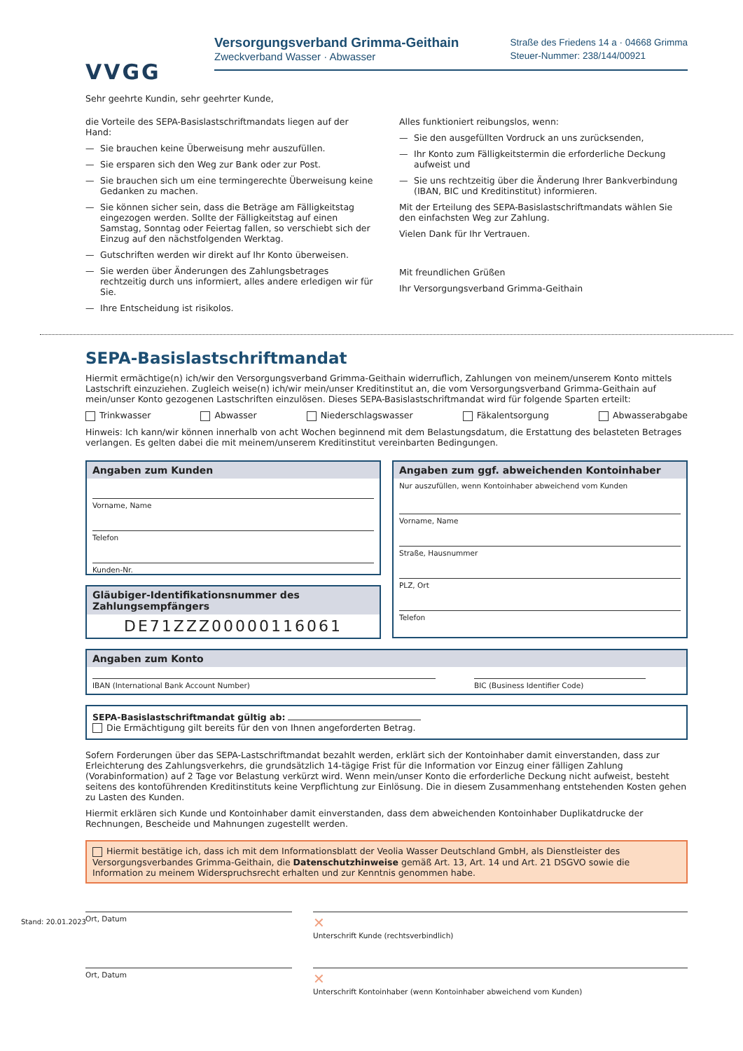VVGG
Versorgungsverband Grimma-Geithain
Zweckverband Wasser · Abwasser
Straße des Friedens 14 a · 04668 Grimma
Steuer-Nummer: 238/144/00921
Sehr geehrte Kundin, sehr geehrter Kunde,
die Vorteile des SEPA-Basislastschriftmandats liegen auf der Hand:
— Sie brauchen keine Überweisung mehr auszufüllen.
— Sie ersparen sich den Weg zur Bank oder zur Post.
— Sie brauchen sich um eine termingerechte Überweisung keine Gedanken zu machen.
— Sie können sicher sein, dass die Beträge am Fälligkeitstag eingezogen werden. Sollte der Fälligkeitstag auf einen Samstag, Sonntag oder Feiertag fallen, so verschiebt sich der Einzug auf den nächstfolgenden Werktag.
— Gutschriften werden wir direkt auf Ihr Konto überweisen.
— Sie werden über Änderungen des Zahlungsbetrages rechtzeitig durch uns informiert, alles andere erledigen wir für Sie.
— Ihre Entscheidung ist risikolos.
Alles funktioniert reibungslos, wenn:
— Sie den ausgefüllten Vordruck an uns zurücksenden,
— Ihr Konto zum Fälligkeitstermin die erforderliche Deckung aufweist und
— Sie uns rechtzeitig über die Änderung Ihrer Bankverbindung (IBAN, BIC und Kreditinstitut) informieren.
Mit der Erteilung des SEPA-Basislastschriftmandats wählen Sie den einfachsten Weg zur Zahlung.
Vielen Dank für Ihr Vertrauen.
Mit freundlichen Grüßen
Ihr Versorgungsverband Grimma-Geithain
SEPA-Basislastschriftmandat
Hiermit ermächtige(n) ich/wir den Versorgungsverband Grimma-Geithain widerruflich, Zahlungen von meinem/unserem Konto mittels Lastschrift einzuziehen. Zugleich weise(n) ich/wir mein/unser Kreditinstitut an, die vom Versorgungsverband Grimma-Geithain auf mein/unser Konto gezogenen Lastschriften einzulösen. Dieses SEPA-Basislastschriftmandat wird für folgende Sparten erteilt:
Trinkwasser Abwasser Niederschlagswasser Fäkalentsorgung Abwasserabgabe
Hinweis: Ich kann/wir können innerhalb von acht Wochen beginnend mit dem Belastungsdatum, die Erstattung des belasteten Betrages verlangen. Es gelten dabei die mit meinem/unserem Kreditinstitut vereinbarten Bedingungen.
Angaben zum Kunden
Vorname, Name
Telefon
Kunden-Nr.
Gläubiger-Identifikationsnummer des Zahlungsempfängers
DE71ZZZ00000116061
Angaben zum ggf. abweichenden Kontoinhaber
Nur auszufüllen, wenn Kontoinhaber abweichend vom Kunden
Vorname, Name
Straße, Hausnummer
PLZ, Ort
Telefon
Angaben zum Konto
IBAN (International Bank Account Number) BIC (Business Identifier Code)
SEPA-Basislastschriftmandat gültig ab:
Die Ermächtigung gilt bereits für den von Ihnen angeforderten Betrag.
Sofern Forderungen über das SEPA-Lastschriftmandat bezahlt werden, erklärt sich der Kontoinhaber damit einverstanden, dass zur Erleichterung des Zahlungsverkehrs, die grundsätzlich 14-tägige Frist für die Information vor Einzug einer fälligen Zahlung (Vorabinformation) auf 2 Tage vor Belastung verkürzt wird. Wenn mein/unser Konto die erforderliche Deckung nicht aufweist, besteht seitens des kontoführenden Kreditinstituts keine Verpflichtung zur Einlösung. Die in diesem Zusammenhang entstehenden Kosten gehen zu Lasten des Kunden.
Hiermit erklären sich Kunde und Kontoinhaber damit einverstanden, dass dem abweichenden Kontoinhaber Duplikatdrucke der Rechnungen, Bescheide und Mahnungen zugestellt werden.
Hiermit bestätige ich, dass ich mit dem Informationsblatt der Veolia Wasser Deutschland GmbH, als Dienstleister des Versorgungsverbandes Grimma-Geithain, die Datenschutzhinweise gemäß Art. 13, Art. 14 und Art. 21 DSGVO sowie die Information zu meinem Widerspruchsrecht erhalten und zur Kenntnis genommen habe.
Ort, Datum
✕
Unterschrift Kunde (rechtsverbindlich)
Ort, Datum
✕
Unterschrift Kontoinhaber (wenn Kontoinhaber abweichend vom Kunden)
Stand: 20.01.2023